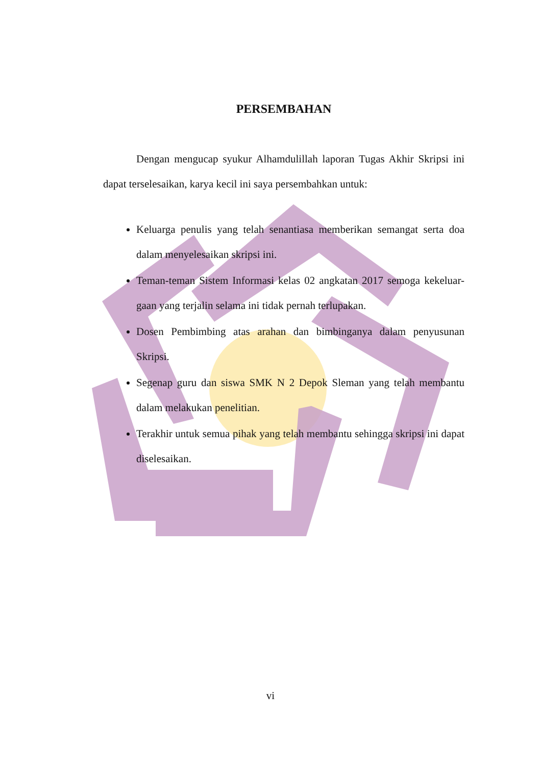PERSEMBAHAN
Dengan mengucap syukur Alhamdulillah laporan Tugas Akhir Skripsi ini dapat terselesaikan, karya kecil ini saya persembahkan untuk:
Keluarga penulis yang telah senantiasa memberikan semangat serta doa dalam menyelesaikan skripsi ini.
Teman-teman Sistem Informasi kelas 02 angkatan 2017 semoga kekeluar-gaan yang terjalin selama ini tidak pernah terlupakan.
Dosen Pembimbing atas arahan dan bimbinganya dalam penyusunan Skripsi.
Segenap guru dan siswa SMK N 2 Depok Sleman yang telah membantu dalam melakukan penelitian.
Terakhir untuk semua pihak yang telah membantu sehingga skripsi ini dapat diselesaikan.
vi